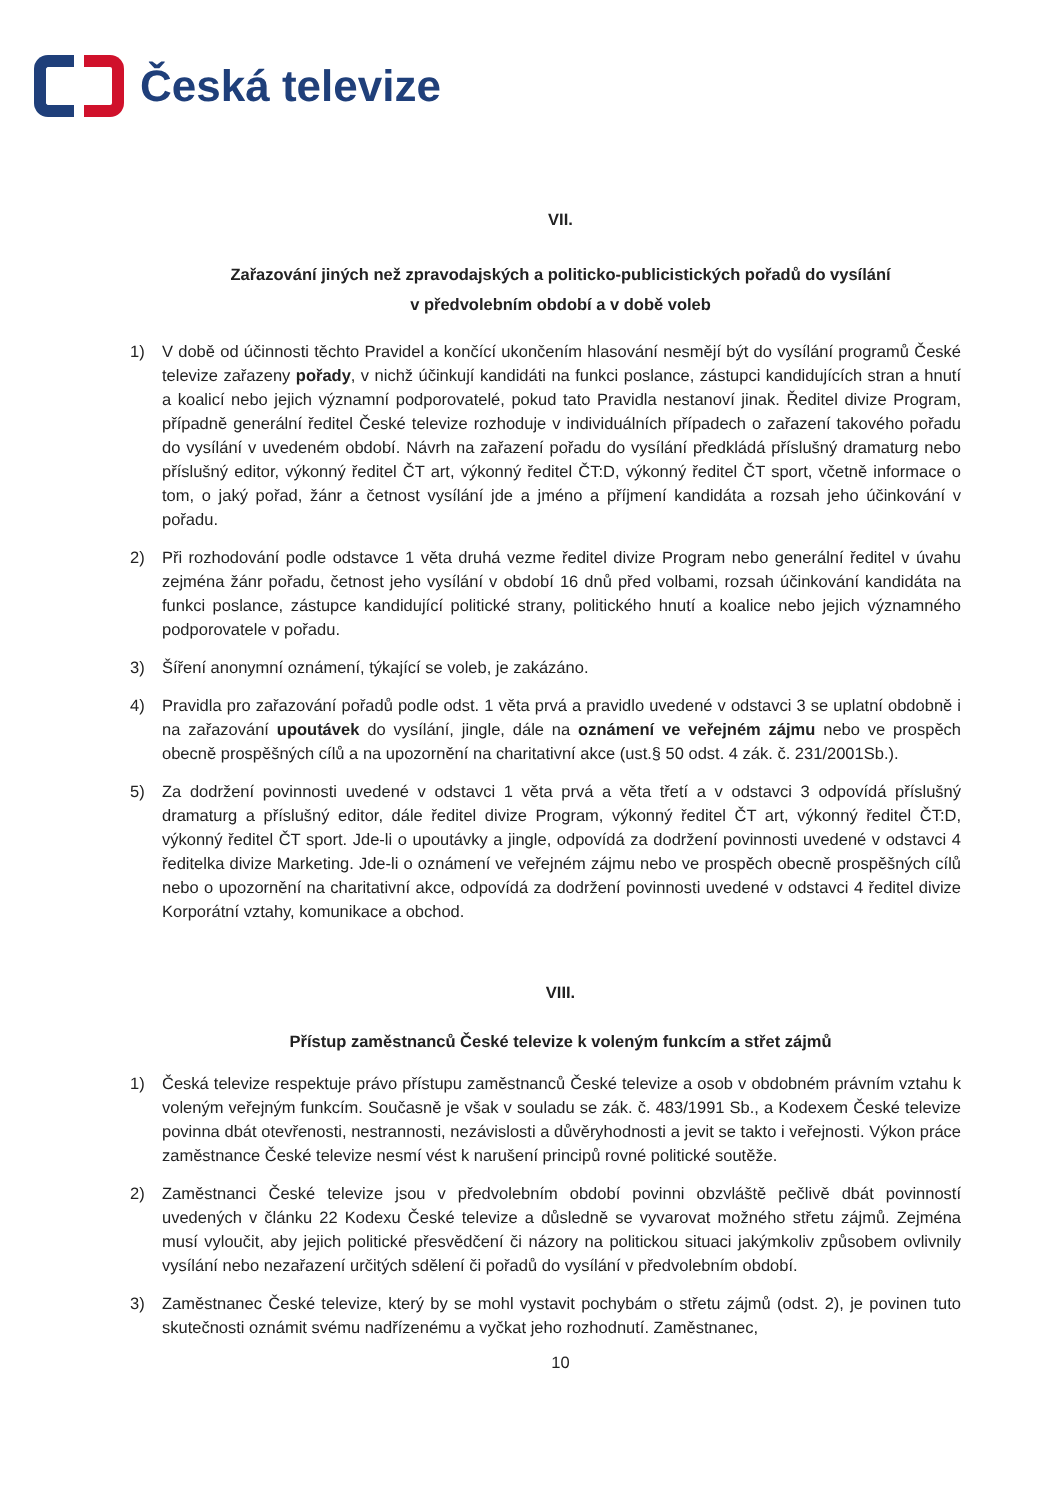Česká televize
VII.
Zařazování jiných než zpravodajských a politicko-publicistických pořadů do vysílání
v předvolebním období a v době voleb
1) V době od účinnosti těchto Pravidel a končící ukončením hlasování nesmějí být do vysílání programů České televize zařazeny pořady, v nichž účinkují kandidáti na funkci poslance, zástupci kandidujících stran a hnutí a koalicí nebo jejich významní podporovatelé, pokud tato Pravidla nestanoví jinak. Ředitel divize Program, případně generální ředitel České televize rozhoduje v individuálních případech o zařazení takového pořadu do vysílání v uvedeném období. Návrh na zařazení pořadu do vysílání předkládá příslušný dramaturg nebo příslušný editor, výkonný ředitel ČT art, výkonný ředitel ČT:D, výkonný ředitel ČT sport, včetně informace o tom, o jaký pořad, žánr a četnost vysílání jde a jméno a příjmení kandidáta a rozsah jeho účinkování v pořadu.
2) Při rozhodování podle odstavce 1 věta druhá vezme ředitel divize Program nebo generální ředitel v úvahu zejména žánr pořadu, četnost jeho vysílání v období 16 dnů před volbami, rozsah účinkování kandidáta na funkci poslance, zástupce kandidující politické strany, politického hnutí a koalice nebo jejich významného podporovatele v pořadu.
3) Šíření anonymní oznámení, týkající se voleb, je zakázáno.
4) Pravidla pro zařazování pořadů podle odst. 1 věta prvá a pravidlo uvedené v odstavci 3 se uplatní obdobně i na zařazování upoutávek do vysílání, jingle, dále na oznámení ve veřejném zájmu nebo ve prospěch obecně prospěšných cílů a na upozornění na charitativní akce (ust.§ 50 odst. 4 zák. č. 231/2001Sb.).
5) Za dodržení povinnosti uvedené v odstavci 1 věta prvá a věta třetí a v odstavci 3 odpovídá příslušný dramaturg a příslušný editor, dále ředitel divize Program, výkonný ředitel ČT art, výkonný ředitel ČT:D, výkonný ředitel ČT sport. Jde-li o upoutávky a jingle, odpovídá za dodržení povinnosti uvedené v odstavci 4 ředitelka divize Marketing. Jde-li o oznámení ve veřejném zájmu nebo ve prospěch obecně prospěšných cílů nebo o upozornění na charitativní akce, odpovídá za dodržení povinnosti uvedené v odstavci 4 ředitel divize Korporátní vztahy, komunikace a obchod.
VIII.
Přístup zaměstnanců České televize k voleným funkcím a střet zájmů
1) Česká televize respektuje právo přístupu zaměstnanců České televize a osob v obdobném právním vztahu k voleným veřejným funkcím. Současně je však v souladu se zák. č. 483/1991 Sb., a Kodexem České televize povinna dbát otevřenosti, nestrannosti, nezávislosti a důvěryhodnosti a jevit se takto i veřejnosti. Výkon práce zaměstnance České televize nesmí vést k narušení principů rovné politické soutěže.
2) Zaměstnanci České televize jsou v předvolebním období povinni obzvláště pečlivě dbát povinností uvedených v článku 22 Kodexu České televize a důsledně se vyvarovat možného střetu zájmů. Zejména musí vyloučit, aby jejich politické přesvědčení či názory na politickou situaci jakýmkoliv způsobem ovlivnily vysílání nebo nezařazení určitých sdělení či pořadů do vysílání v předvolebním období.
3) Zaměstnanec České televize, který by se mohl vystavit pochybám o střetu zájmů (odst. 2), je povinen tuto skutečnosti oznámit svému nadřízenému a vyčkat jeho rozhodnutí. Zaměstnanec,
10